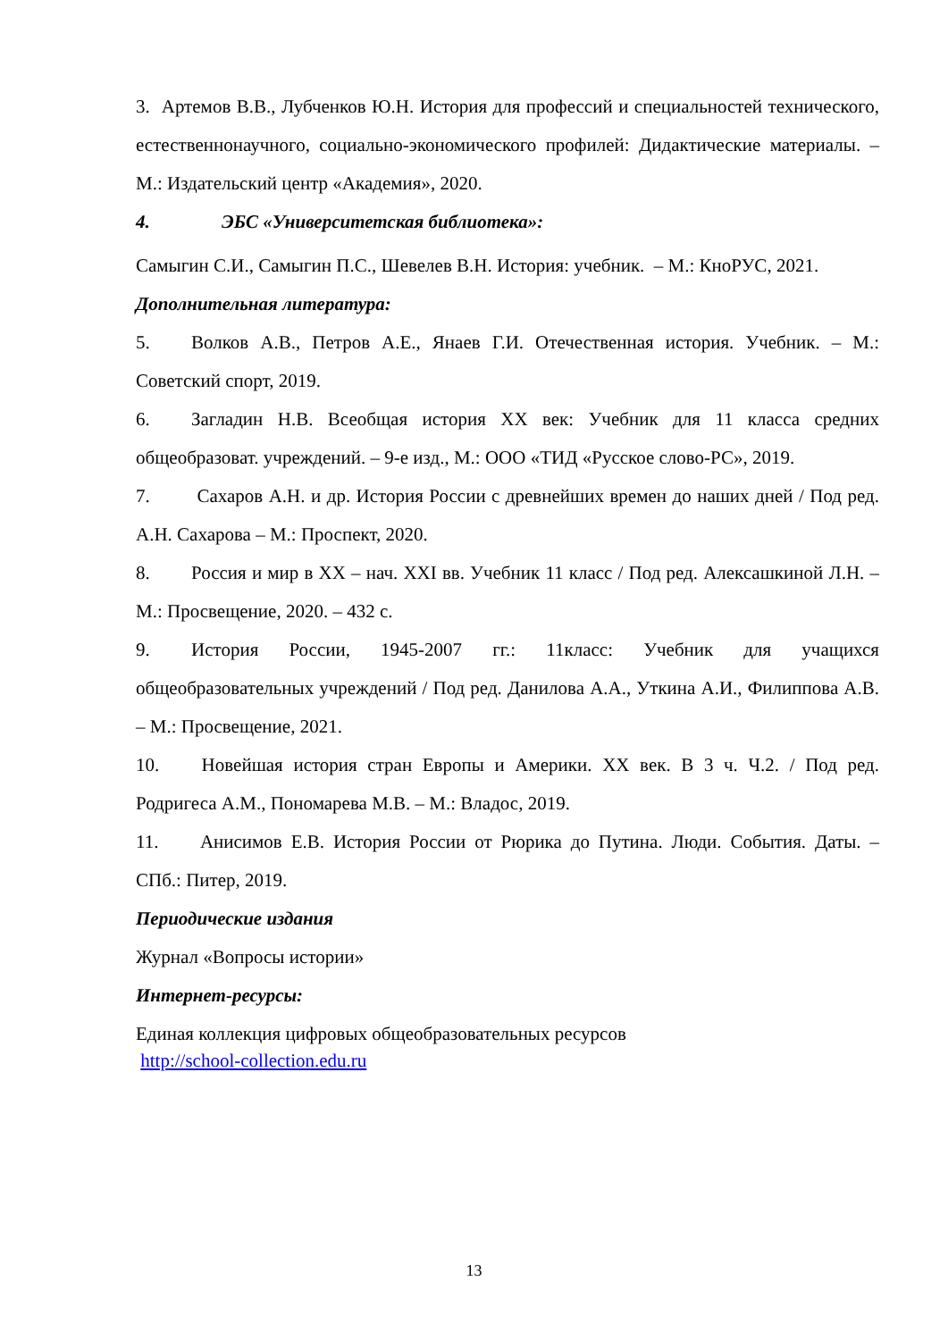3. Артемов В.В., Лубченков Ю.Н. История для профессий и специальностей технического, естественнонаучного, социально-экономического профилей: Дидактические материалы. – М.: Издательский центр «Академия», 2020.
4. ЭБС «Университетская библиотека»:
Самыгин С.И., Самыгин П.С., Шевелев В.Н. История: учебник. – М.: КноРУС, 2021.
Дополнительная литература:
5. Волков А.В., Петров А.Е., Янаев Г.И. Отечественная история. Учебник. – М.: Советский спорт, 2019.
6. Загладин Н.В. Всеобщая история XX век: Учебник для 11 класса средних общеобразоват. учреждений. – 9-е изд., М.: ООО «ТИД «Русское слово-РС», 2019.
7. Сахаров А.Н. и др. История России с древнейших времен до наших дней / Под ред. А.Н. Сахарова – М.: Проспект, 2020.
8. Россия и мир в XX – нач. XXI вв. Учебник 11 класс / Под ред. Алексашкиной Л.Н. – М.: Просвещение, 2020. – 432 с.
9. История России, 1945-2007 гг.: 11класс: Учебник для учащихся общеобразовательных учреждений / Под ред. Данилова А.А., Уткина А.И., Филиппова А.В. – М.: Просвещение, 2021.
10. Новейшая история стран Европы и Америки. XX век. В 3 ч. Ч.2. / Под ред. Родригеса А.М., Пономарева М.В. – М.: Владос, 2019.
11. Анисимов Е.В. История России от Рюрика до Путина. Люди. События. Даты. – СПб.: Питер, 2019.
Периодические издания
Журнал «Вопросы истории»
Интернет-ресурсы:
Единая коллекция цифровых общеобразовательных ресурсов
http://school-collection.edu.ru
13